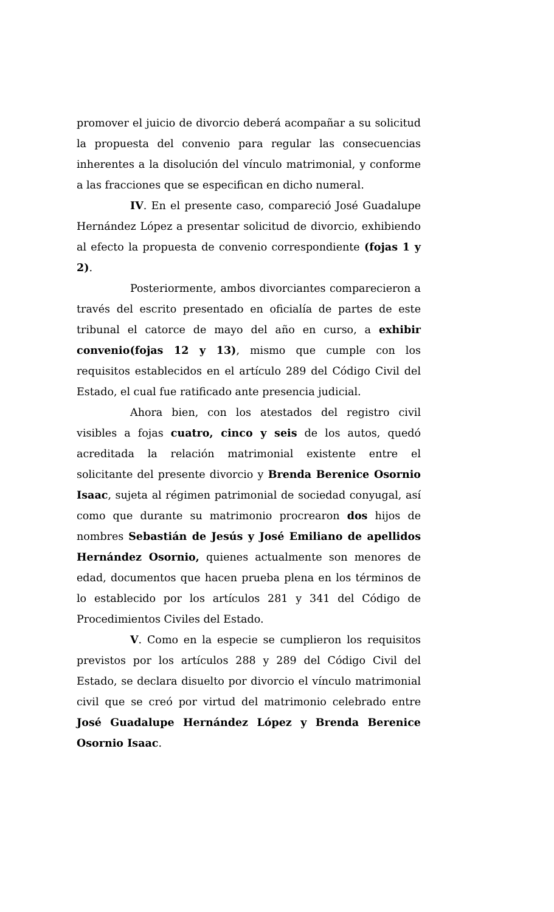promover el juicio de divorcio deberá acompañar a su solicitud la propuesta del convenio para regular las consecuencias inherentes a la disolución del vínculo matrimonial, y conforme a las fracciones que se especifican en dicho numeral.
IV. En el presente caso, compareció José Guadalupe Hernández López a presentar solicitud de divorcio, exhibiendo al efecto la propuesta de convenio correspondiente (fojas 1 y 2).
Posteriormente, ambos divorciantes comparecieron a través del escrito presentado en oficialía de partes de este tribunal el catorce de mayo del año en curso, a exhibir convenio(fojas 12 y 13), mismo que cumple con los requisitos establecidos en el artículo 289 del Código Civil del Estado, el cual fue ratificado ante presencia judicial.
Ahora bien, con los atestados del registro civil visibles a fojas cuatro, cinco y seis de los autos, quedó acreditada la relación matrimonial existente entre el solicitante del presente divorcio y Brenda Berenice Osornio Isaac, sujeta al régimen patrimonial de sociedad conyugal, así como que durante su matrimonio procrearon dos hijos de nombres Sebastián de Jesús y José Emiliano de apellidos Hernández Osornio, quienes actualmente son menores de edad, documentos que hacen prueba plena en los términos de lo establecido por los artículos 281 y 341 del Código de Procedimientos Civiles del Estado.
V. Como en la especie se cumplieron los requisitos previstos por los artículos 288 y 289 del Código Civil del Estado, se declara disuelto por divorcio el vínculo matrimonial civil que se creó por virtud del matrimonio celebrado entre José Guadalupe Hernández López y Brenda Berenice Osornio Isaac.